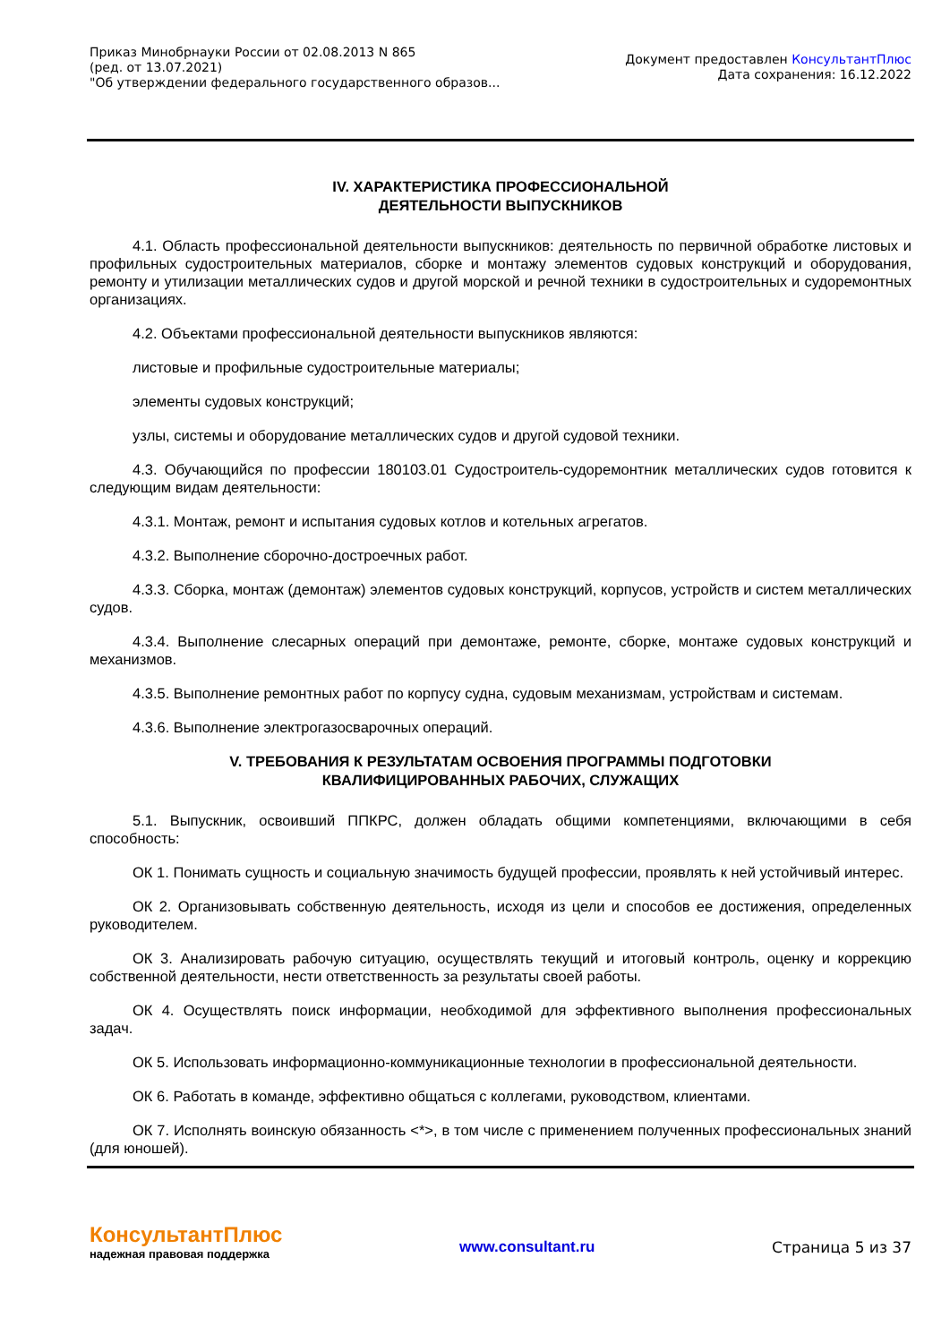Приказ Минобрнауки России от 02.08.2013 N 865
(ред. от 13.07.2021)
"Об утверждении федерального государственного образов...
Документ предоставлен КонсультантПлюс
Дата сохранения: 16.12.2022
IV. ХАРАКТЕРИСТИКА ПРОФЕССИОНАЛЬНОЙ
ДЕЯТЕЛЬНОСТИ ВЫПУСКНИКОВ
4.1. Область профессиональной деятельности выпускников: деятельность по первичной обработке листовых и профильных судостроительных материалов, сборке и монтажу элементов судовых конструкций и оборудования, ремонту и утилизации металлических судов и другой морской и речной техники в судостроительных и судоремонтных организациях.
4.2. Объектами профессиональной деятельности выпускников являются:
листовые и профильные судостроительные материалы;
элементы судовых конструкций;
узлы, системы и оборудование металлических судов и другой судовой техники.
4.3. Обучающийся по профессии 180103.01 Судостроитель-судоремонтник металлических судов готовится к следующим видам деятельности:
4.3.1. Монтаж, ремонт и испытания судовых котлов и котельных агрегатов.
4.3.2. Выполнение сборочно-достроечных работ.
4.3.3. Сборка, монтаж (демонтаж) элементов судовых конструкций, корпусов, устройств и систем металлических судов.
4.3.4. Выполнение слесарных операций при демонтаже, ремонте, сборке, монтаже судовых конструкций и механизмов.
4.3.5. Выполнение ремонтных работ по корпусу судна, судовым механизмам, устройствам и системам.
4.3.6. Выполнение электрогазосварочных операций.
V. ТРЕБОВАНИЯ К РЕЗУЛЬТАТАМ ОСВОЕНИЯ ПРОГРАММЫ ПОДГОТОВКИ
КВАЛИФИЦИРОВАННЫХ РАБОЧИХ, СЛУЖАЩИХ
5.1. Выпускник, освоивший ППКРС, должен обладать общими компетенциями, включающими в себя способность:
ОК 1. Понимать сущность и социальную значимость будущей профессии, проявлять к ней устойчивый интерес.
ОК 2. Организовывать собственную деятельность, исходя из цели и способов ее достижения, определенных руководителем.
ОК 3. Анализировать рабочую ситуацию, осуществлять текущий и итоговый контроль, оценку и коррекцию собственной деятельности, нести ответственность за результаты своей работы.
ОК 4. Осуществлять поиск информации, необходимой для эффективного выполнения профессиональных задач.
ОК 5. Использовать информационно-коммуникационные технологии в профессиональной деятельности.
ОК 6. Работать в команде, эффективно общаться с коллегами, руководством, клиентами.
ОК 7. Исполнять воинскую обязанность <*>, в том числе с применением полученных профессиональных знаний (для юношей).
КонсультантПлюс
надежная правовая поддержка
www.consultant.ru Страница 5 из 37